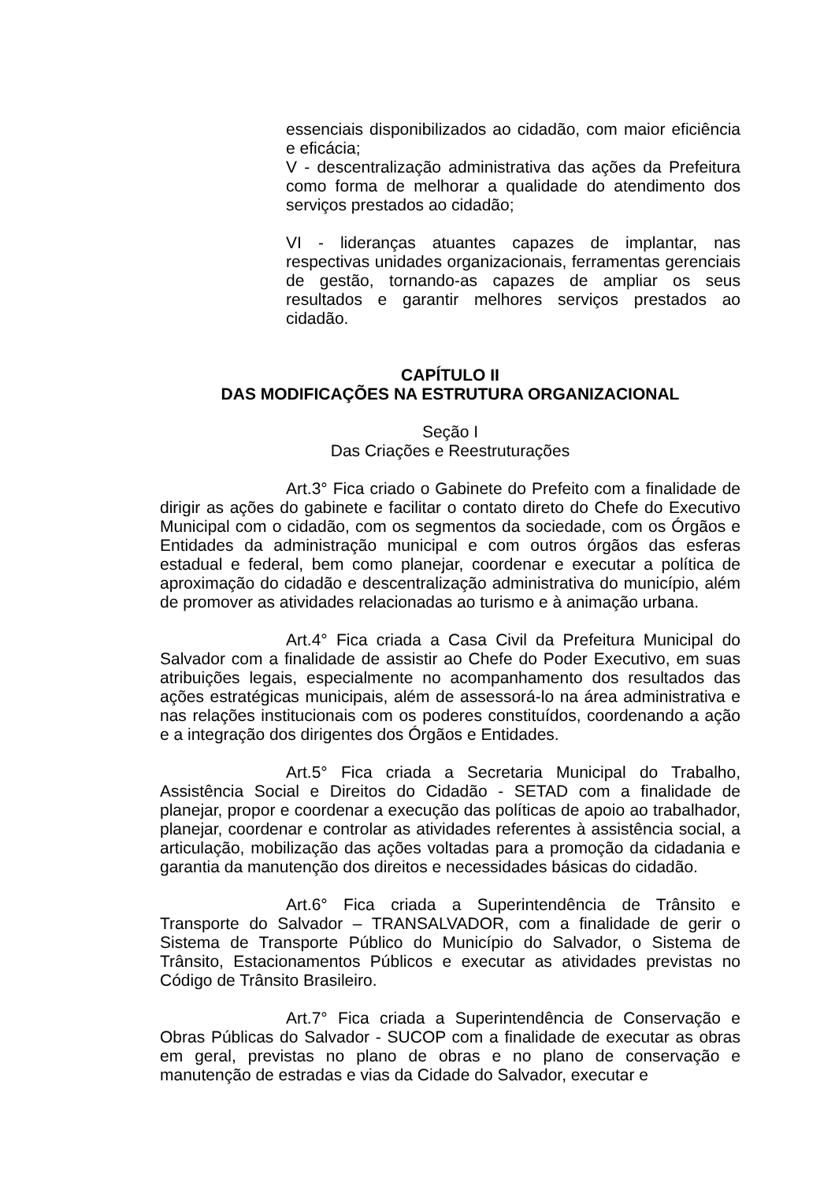essenciais disponibilizados ao cidadão, com maior eficiência e eficácia;
V - descentralização administrativa das ações da Prefeitura como forma de melhorar a qualidade do atendimento dos serviços prestados ao cidadão;
VI - lideranças atuantes capazes de implantar, nas respectivas unidades organizacionais, ferramentas gerenciais de gestão, tornando-as capazes de ampliar os seus resultados e garantir melhores serviços prestados ao cidadão.
CAPÍTULO II
DAS MODIFICAÇÕES NA ESTRUTURA ORGANIZACIONAL
Seção I
Das Criações e Reestruturações
Art.3° Fica criado o Gabinete do Prefeito com a finalidade de dirigir as ações do gabinete e facilitar o contato direto do Chefe do Executivo Municipal com o cidadão, com os segmentos da sociedade, com os Órgãos e Entidades da administração municipal e com outros órgãos das esferas estadual e federal, bem como planejar, coordenar e executar a política de aproximação do cidadão e descentralização administrativa do município, além de promover as atividades relacionadas ao turismo e à animação urbana.
Art.4° Fica criada a Casa Civil da Prefeitura Municipal do Salvador com a finalidade de assistir ao Chefe do Poder Executivo, em suas atribuições legais, especialmente no acompanhamento dos resultados das ações estratégicas municipais, além de assessorá-lo na área administrativa e nas relações institucionais com os poderes constituídos, coordenando a ação e a integração dos dirigentes dos Órgãos e Entidades.
Art.5° Fica criada a Secretaria Municipal do Trabalho, Assistência Social e Direitos do Cidadão - SETAD com a finalidade de planejar, propor e coordenar a execução das políticas de apoio ao trabalhador, planejar, coordenar e controlar as atividades referentes à assistência social, a articulação, mobilização das ações voltadas para a promoção da cidadania e garantia da manutenção dos direitos e necessidades básicas do cidadão.
Art.6° Fica criada a Superintendência de Trânsito e Transporte do Salvador – TRANSALVADOR, com a finalidade de gerir o Sistema de Transporte Público do Município do Salvador, o Sistema de Trânsito, Estacionamentos Públicos e executar as atividades previstas no Código de Trânsito Brasileiro.
Art.7° Fica criada a Superintendência de Conservação e Obras Públicas do Salvador - SUCOP com a finalidade de executar as obras em geral, previstas no plano de obras e no plano de conservação e manutenção de estradas e vias da Cidade do Salvador, executar e